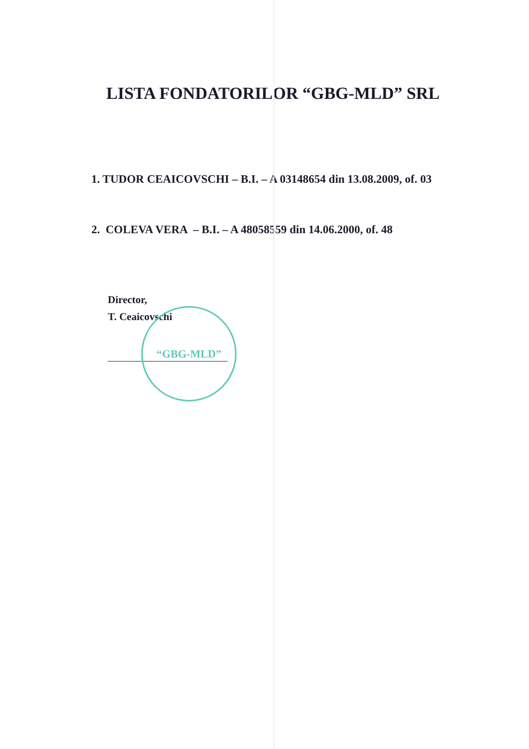“GBG-MLD”
LISTA FONDATORILOR “GBG-MLD” SRL
1. TUDOR CEAICOVSCHI – B.I. – A 03148654 din 13.08.2009, of. 03
2. COLEVA VERA – B.I. – A 48058559 din 14.06.2000, of. 48
Director,
T. Ceaicovschi